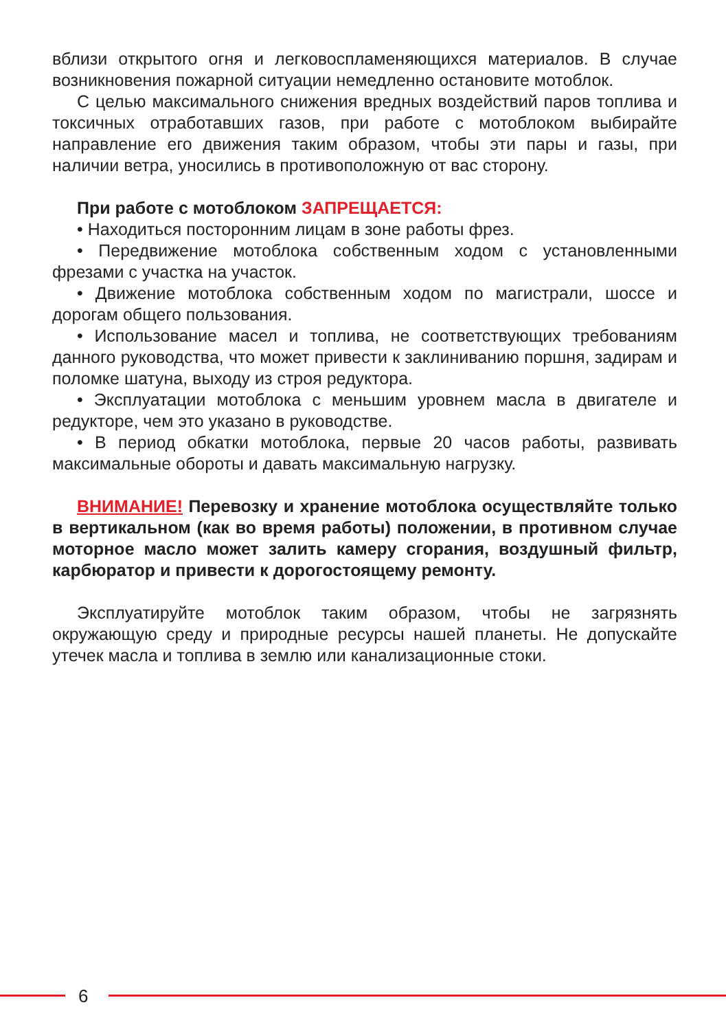вблизи открытого огня и легковоспламеняющихся материалов. В случае возникновения пожарной ситуации немедленно остановите мотоблок.
С целью максимального снижения вредных воздействий паров топлива и токсичных отработавших газов, при работе с мотоблоком выбирайте направление его движения таким образом, чтобы эти пары и газы, при наличии ветра, уносились в противоположную от вас сторону.
При работе с мотоблоком ЗАПРЕЩАЕТСЯ:
• Находиться посторонним лицам в зоне работы фрез.
• Передвижение мотоблока собственным ходом с установленными фрезами с участка на участок.
• Движение мотоблока собственным ходом по магистрали, шоссе и дорогам общего пользования.
• Использование масел и топлива, не соответствующих требованиям данного руководства, что может привести к заклиниванию поршня, задирам и поломке шатуна, выходу из строя редуктора.
• Эксплуатации мотоблока с меньшим уровнем масла в двигателе и редукторе, чем это указано в руководстве.
• В период обкатки мотоблока, первые 20 часов работы, развивать максимальные обороты и давать максимальную нагрузку.
ВНИМАНИЕ! Перевозку и хранение мотоблока осуществляйте только в вертикальном (как во время работы) положении, в противном случае моторное масло может залить камеру сгорания, воздушный фильтр, карбюратор и привести к дорогостоящему ремонту.
Эксплуатируйте мотоблок таким образом, чтобы не загрязнять окружающую среду и природные ресурсы нашей планеты. Не допускайте утечек масла и топлива в землю или канализационные стоки.
6